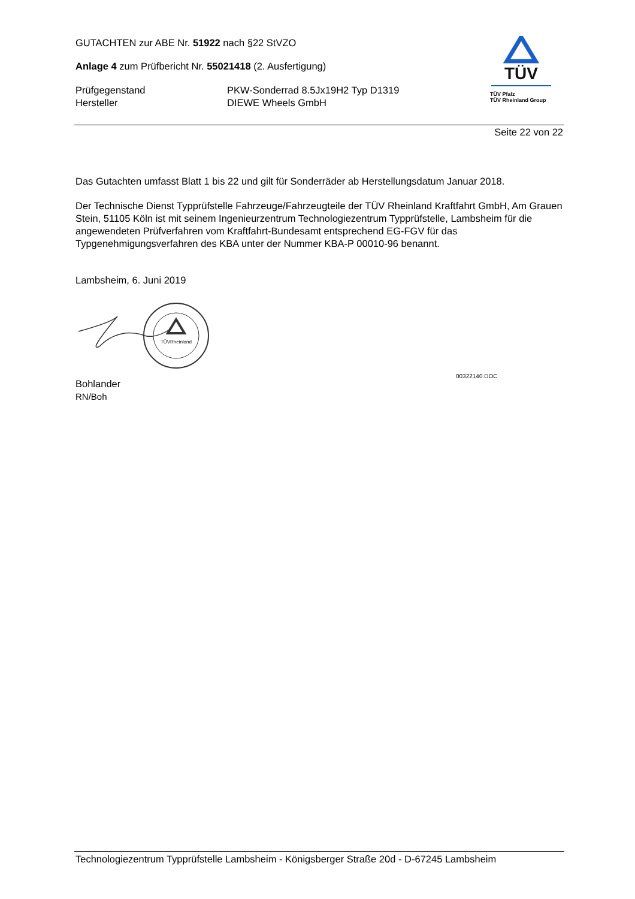GUTACHTEN zur ABE Nr. 51922 nach §22 StVZO
Anlage 4 zum Prüfbericht Nr. 55021418 (2. Ausfertigung)
Prüfgegenstand PKW-Sonderrad 8.5Jx19H2 Typ D1319
Hersteller DIEWE Wheels GmbH
TÜV
TÜV Pfalz
TÜV Rheinland Group
Seite 22 von 22
Das Gutachten umfasst Blatt 1 bis 22 und gilt für Sonderräder ab Herstellungsdatum Januar 2018.
Der Technische Dienst Typprüfstelle Fahrzeuge/Fahrzeugteile der TÜV Rheinland Kraftfahrt GmbH, Am Grauen Stein, 51105 Köln ist mit seinem Ingenieurzentrum Technologiezentrum Typprüfstelle, Lambsheim für die angewendeten Prüfverfahren vom Kraftfahrt-Bundesamt entsprechend EG-FGV für das Typgenehmigungsverfahren des KBA unter der Nummer KBA-P 00010-96 benannt.
Lambsheim, 6. Juni 2019
TÜVRheinland
Bohlander
RN/Boh
00322140.DOC
Technologiezentrum Typprüfstelle Lambsheim - Königsberger Straße 20d - D-67245 Lambsheim